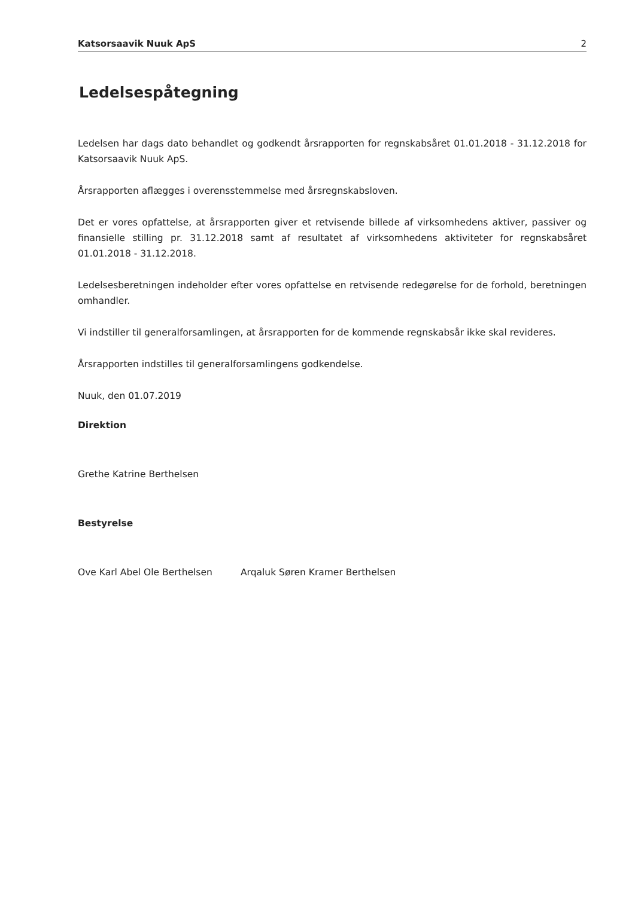Katsorsaavik Nuuk ApS 2
Ledelsespåtegning
Ledelsen har dags dato behandlet og godkendt årsrapporten for regnskabsåret 01.01.2018 - 31.12.2018 for Katsorsaavik Nuuk ApS.
Årsrapporten aflægges i overensstemmelse med årsregnskabsloven.
Det er vores opfattelse, at årsrapporten giver et retvisende billede af virksomhedens aktiver, passiver og finansielle stilling pr. 31.12.2018 samt af resultatet af virksomhedens aktiviteter for regnskabsåret 01.01.2018 - 31.12.2018.
Ledelsesberetningen indeholder efter vores opfattelse en retvisende redegørelse for de forhold, beretningen omhandler.
Vi indstiller til generalforsamlingen, at årsrapporten for de kommende regnskabsår ikke skal revideres.
Årsrapporten indstilles til generalforsamlingens godkendelse.
Nuuk, den 01.07.2019
Direktion
Grethe Katrine Berthelsen
Bestyrelse
Ove Karl Abel Ole Berthelsen Arqaluk Søren Kramer Berthelsen